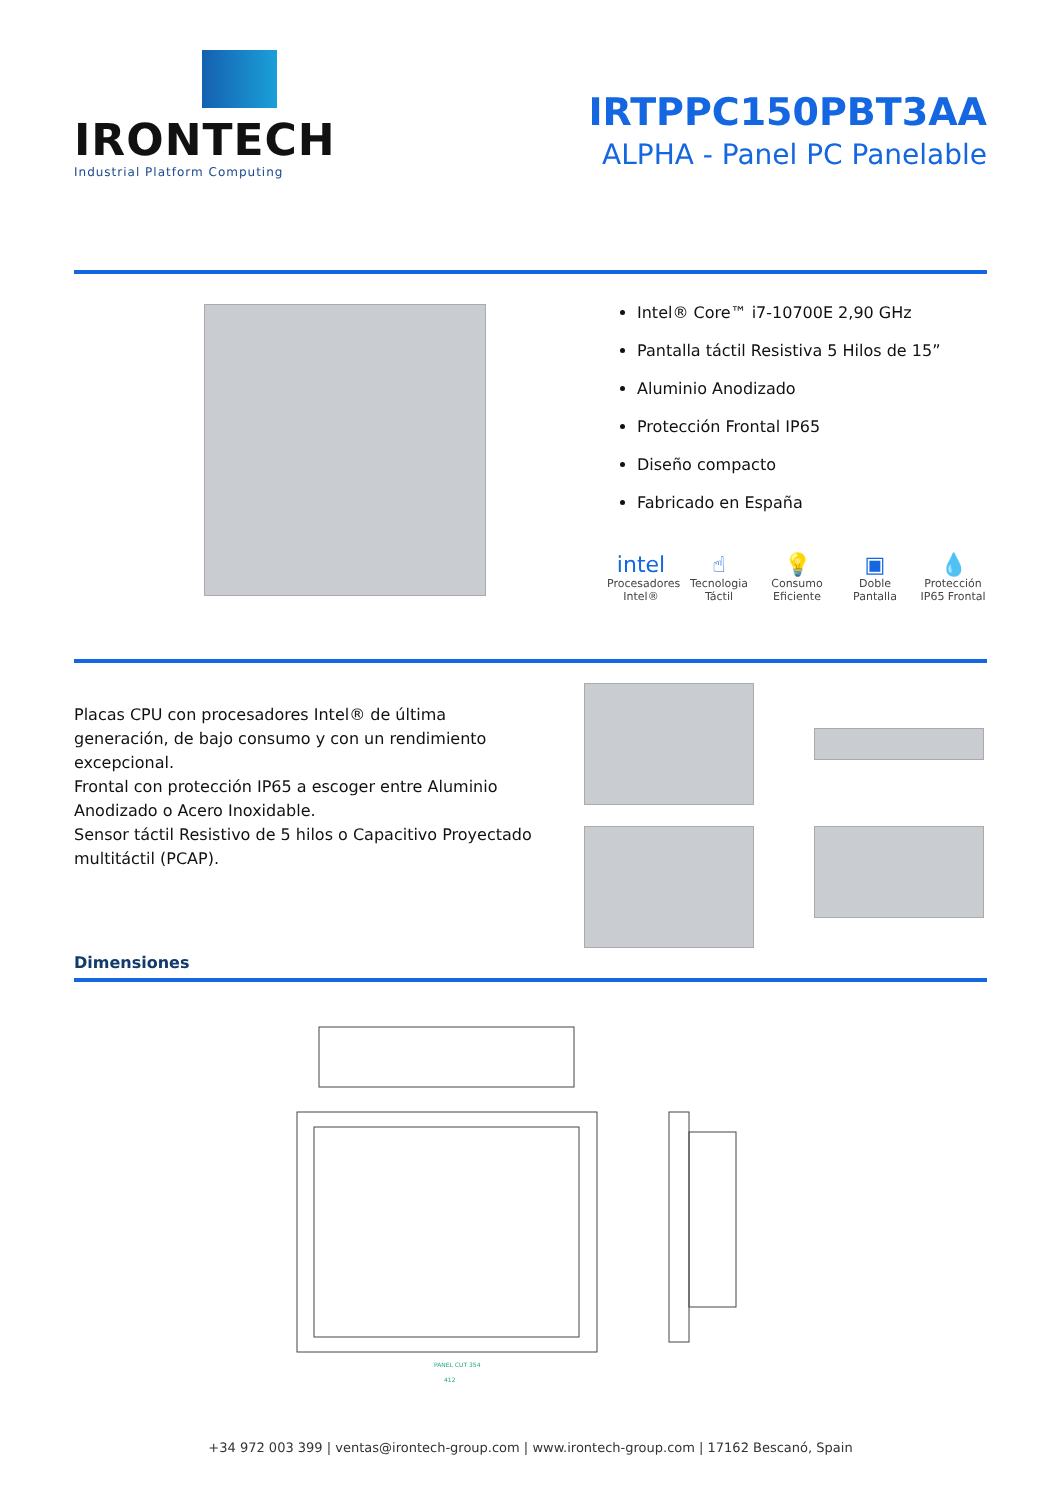IRONTECH
Industrial Platform Computing
IRTPPC150PBT3AA
ALPHA - Panel PC Panelable
Intel® Core™ i7-10700E 2,90 GHz
Pantalla táctil Resistiva 5 Hilos de 15”
Aluminio Anodizado
Protección Frontal IP65
Diseño compacto
Fabricado en España
intel
Procesadores Intel®
☝
Tecnologia Táctil
💡
Consumo Eficiente
▣
Doble Pantalla
💧
Protección IP65 Frontal
Placas CPU con procesadores Intel® de última generación, de bajo consumo y con un rendimiento excepcional.
Frontal con protección IP65 a escoger entre Aluminio Anodizado o Acero Inoxidable.
Sensor táctil Resistivo de 5 hilos o Capacitivo Proyectado multitáctil (PCAP).
Dimensiones
PANEL CUT 354
412
+34 972 003 399 | ventas@irontech-group.com | www.irontech-group.com | 17162 Bescanó, Spain